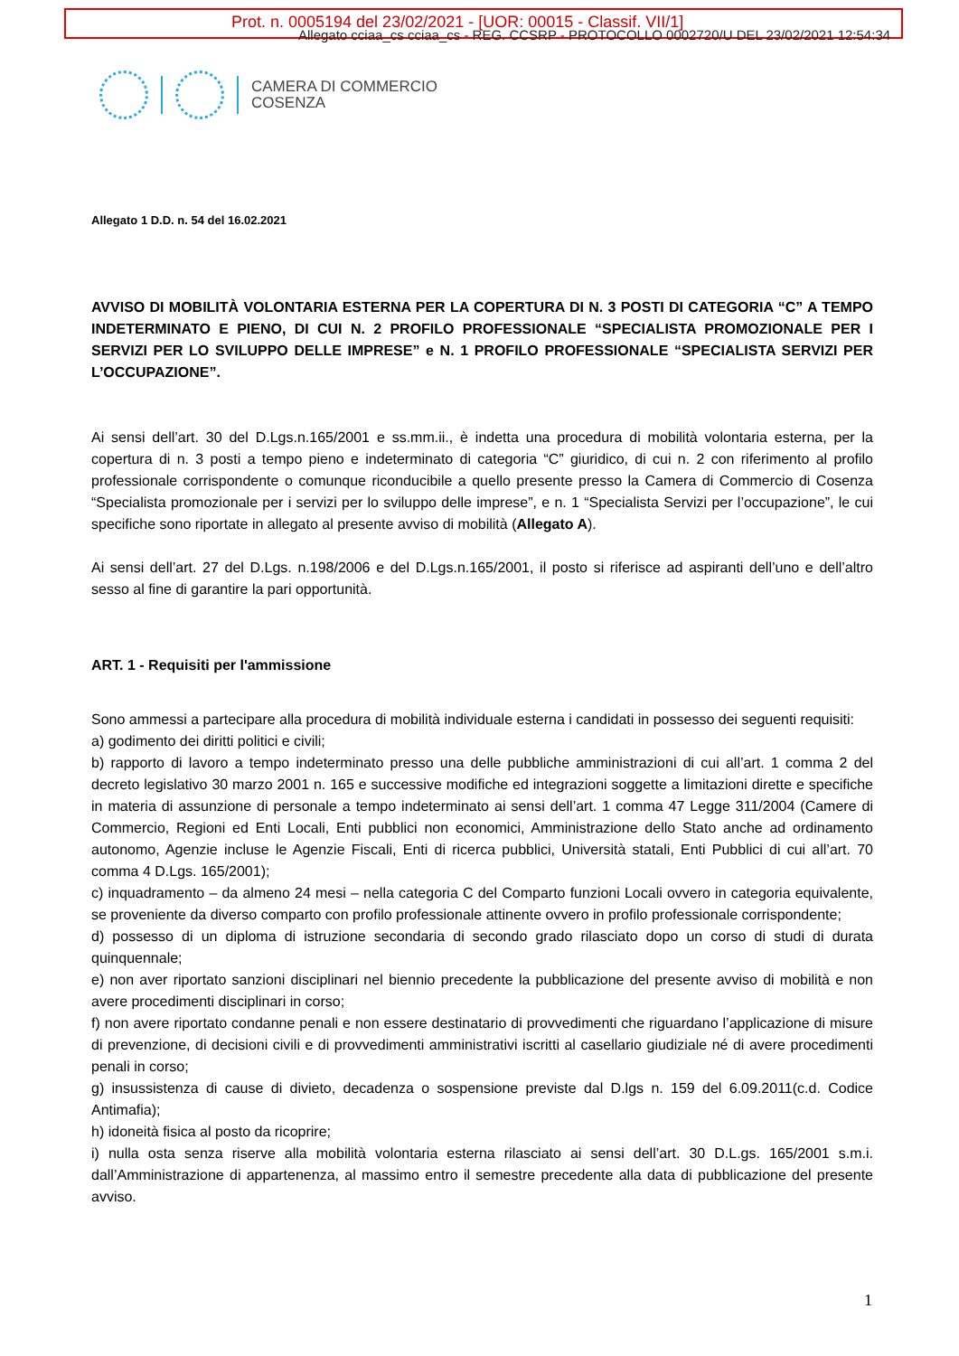Prot. n. 0005194 del 23/02/2021 - [UOR: 00015 - Classif. VII/1]
Allegato cciaa_cs cciaa_cs - REG. CCSRP - PROTOCOLLO 0002720/U DEL 23/02/2021 12:54:34
CAMERA DI COMMERCIO
COSENZA
Allegato 1 D.D. n. 54 del 16.02.2021
AVVISO DI MOBILITÀ VOLONTARIA ESTERNA PER LA COPERTURA DI N. 3 POSTI DI CATEGORIA “C” A TEMPO INDETERMINATO E PIENO, DI CUI N. 2 PROFILO PROFESSIONALE “SPECIALISTA PROMOZIONALE PER I SERVIZI PER LO SVILUPPO DELLE IMPRESE” e N. 1 PROFILO PROFESSIONALE “SPECIALISTA SERVIZI PER L’OCCUPAZIONE”.
Ai sensi dell’art. 30 del D.Lgs.n.165/2001 e ss.mm.ii., è indetta una procedura di mobilità volontaria esterna, per la copertura di n. 3 posti a tempo pieno e indeterminato di categoria “C” giuridico, di cui n. 2 con riferimento al profilo professionale corrispondente o comunque riconducibile a quello presente presso la Camera di Commercio di Cosenza “Specialista promozionale per i servizi per lo sviluppo delle imprese”, e n. 1 “Specialista Servizi per l’occupazione”, le cui specifiche sono riportate in allegato al presente avviso di mobilità (Allegato A).
Ai sensi dell’art. 27 del D.Lgs. n.198/2006 e del D.Lgs.n.165/2001, il posto si riferisce ad aspiranti dell’uno e dell’altro sesso al fine di garantire la pari opportunità.
ART. 1 - Requisiti per l'ammissione
Sono ammessi a partecipare alla procedura di mobilità individuale esterna i candidati in possesso dei seguenti requisiti:
a) godimento dei diritti politici e civili;
b) rapporto di lavoro a tempo indeterminato presso una delle pubbliche amministrazioni di cui all’art. 1 comma 2 del decreto legislativo 30 marzo 2001 n. 165 e successive modifiche ed integrazioni soggette a limitazioni dirette e specifiche in materia di assunzione di personale a tempo indeterminato ai sensi dell’art. 1 comma 47 Legge 311/2004 (Camere di Commercio, Regioni ed Enti Locali, Enti pubblici non economici, Amministrazione dello Stato anche ad ordinamento autonomo, Agenzie incluse le Agenzie Fiscali, Enti di ricerca pubblici, Università statali, Enti Pubblici di cui all’art. 70 comma 4 D.Lgs. 165/2001);
c) inquadramento – da almeno 24 mesi – nella categoria C del Comparto funzioni Locali ovvero in categoria equivalente, se proveniente da diverso comparto con profilo professionale attinente ovvero in profilo professionale corrispondente;
d) possesso di un diploma di istruzione secondaria di secondo grado rilasciato dopo un corso di studi di durata quinquennale;
e) non aver riportato sanzioni disciplinari nel biennio precedente la pubblicazione del presente avviso di mobilità e non avere procedimenti disciplinari in corso;
f) non avere riportato condanne penali e non essere destinatario di provvedimenti che riguardano l’applicazione di misure di prevenzione, di decisioni civili e di provvedimenti amministrativi iscritti al casellario giudiziale né di avere procedimenti penali in corso;
g) insussistenza di cause di divieto, decadenza o sospensione previste dal D.lgs n. 159 del 6.09.2011(c.d. Codice Antimafia);
h) idoneità fisica al posto da ricoprire;
i) nulla osta senza riserve alla mobilità volontaria esterna rilasciato ai sensi dell’art. 30 D.L.gs. 165/2001 s.m.i. dall’Amministrazione di appartenenza, al massimo entro il semestre precedente alla data di pubblicazione del presente avviso.
1